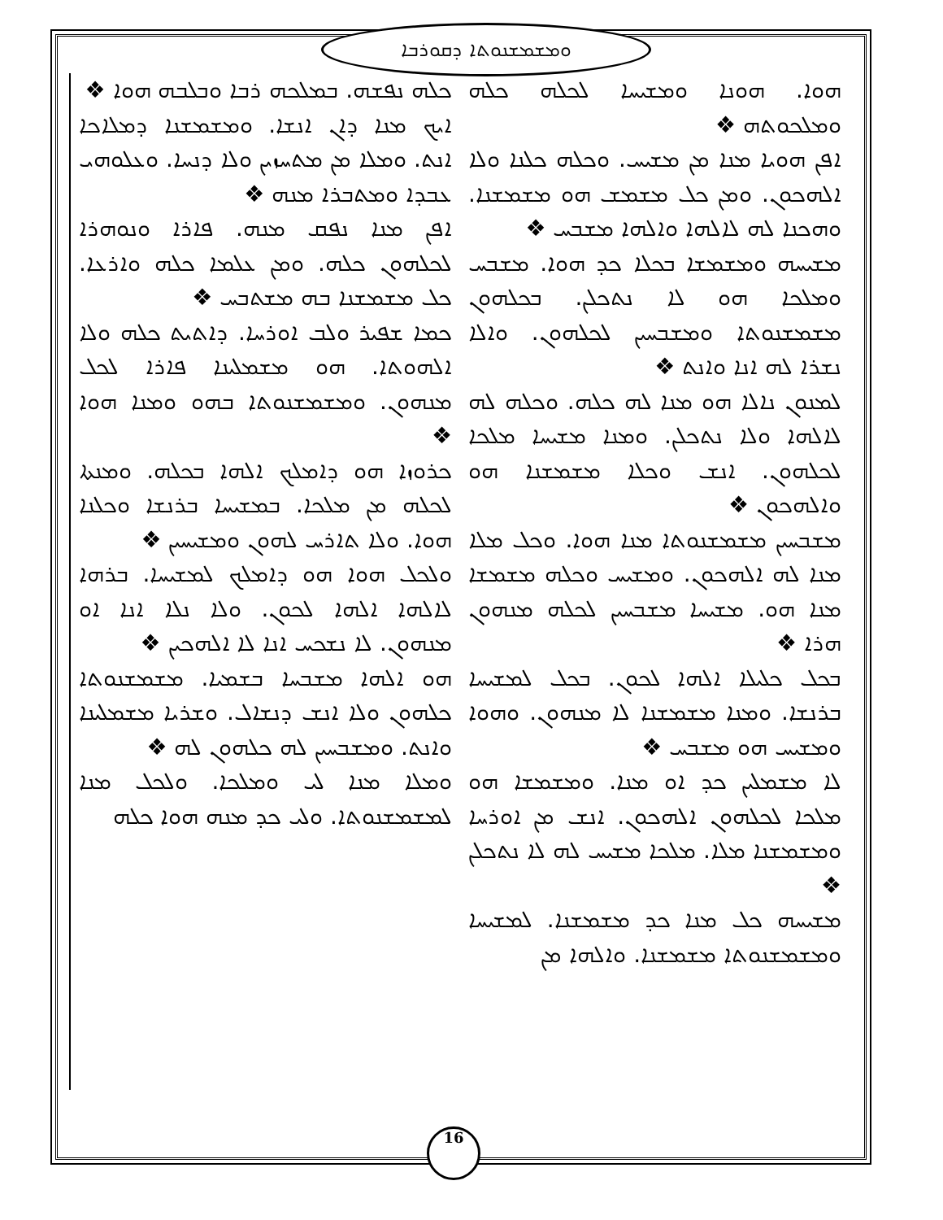ܘܡܫܡܫܢܘܬܐ ܕܩܘܪܒܐ
ܟܠܗ ܢܦܫܗ. ܒܡܠܟܗ ܪܒܐ ܘܒܠܒܗ ܗܘܐ ❖
ܐܝܟ ܡܢܐ ܕܐܢ ܐܢܫܐ. ܘܡܫܡܫܢܐ ܕܡܠܐܟܐ ܐܢܬ. ܘܡܠܐ ܡܢ ܡܬܚܙܝܢ ܘܠܐ ܕܢܚܐ. ܘܥܠܘܗܝ ܥܒܕܐ ܘܡܬܒܪܐ ܡܢܗ ❖
ܐܦܢ ܡܢܐ ܢܦܩ ܡܢܗ. ܦܐܪܐ ܘܢܘܗܪܐ ܠܟܠܗܘܢ ܟܠܗ. ܘܡܢ ܥܠܡܐ ܟܠܗ ܘܐܪܥܐ. ܟܠ ܡܫܡܫܢܐ ܒܗ ܡܫܬܒܚ ❖
ܟܡܐ ܫܦܝܪ ܘܠܒ ܐܘܪܚܐ. ܕܐܬܝܬ ܟܠܗ ܘܠܐ ܐܠܗܘܬܐ. ܗܘ ܡܫܡܠܝܢܐ ܦܐܪܐ ܠܟܠ ܡܢܗܘܢ. ܘܡܫܡܫܢܘܬܐ ܒܗܘ ܘܡܢܐ ܗܘܐ ❖
ܟܪܘܙܐ ܗܘ ܕܐܡܠܟ ܐܠܗܐ ܒܟܠܗ. ܘܡܢܬܐ ܠܟܠܗ ܡܢ ܡܠܟܐ. ܒܡܫܝܚܐ ܒܪܢܫܐ ܘܟܠܢܐ ܗܘܐ. ܘܠܐ ܬܐܪܚ ܠܗܘܢ ܘܡܫܝܚܝܢ ❖
ܘܠܟܠ ܗܘܐ ܗܘ ܕܐܡܠܟ ܠܡܫܝܚܐ. ܒܪܗܐ ܠܐܠܗܐ ܐܠܗܐ ܠܟܘܢ. ܘܠܐ ܢܠܐ ܐܢܐ ܐܘ ܡܢܗܘܢ. ܠܐ ܢܫܟܚ ܐܢܐ ܠܐ ܐܠܗܟܝܢ ❖
ܗܘ ܐܠܗܐ ܡܫܒܚܐ ܒܫܡܝܐ. ܡܫܡܫܢܘܬܐ ܟܠܗܘܢ ܘܠܐ ܐܢܫ ܕܢܫܐܠ. ܘܫܪܝܐ ܡܫܡܠܝܢܐ ܘܐܢܬ. ܘܡܫܒܚܝܢ ܠܗ ܟܠܗܘܢ ܠܗ ❖
ܘܡܠܐ ܡܢܐ ܠܝ ܘܡܠܟܐ. ܘܠܟܠ ܡܢܐ ܠܡܫܡܫܢܘܬܐ. ܘܠܝ ܟܕ ܡܢܗ ܗܘܐ ܟܠܗ
ܗܘܐ. ܗܘܢܐ ܘܡܫܝܚܐ ܠܟܠܗ ܟܠܗ ܘܡܠܟܘܬܗ ❖
ܐܦܢ ܗܘܝܐ ܡܢܐ ܡܢ ܡܫܝܚ. ܘܟܠܗ ܟܠܢܐ ܘܠܐ ܐܠܗܟܘܢ. ܘܡܢ ܟܠ ܡܫܡܫ ܗܘ ܡܫܡܫܢܐ. ܘܗܟܢܐ ܠܗ ܠܐܠܗܐ ܘܐܠܗܐ ܡܫܒܚ ❖
ܡܫܝܚܗ ܘܡܫܡܫܐ ܒܟܠܐ ܟܕ ܗܘܐ. ܡܫܒܚ ܘܡܠܟܐ ܗܘ ܠܐ ܢܬܟܠܢ. ܒܟܠܗܘܢ ܡܫܡܫܢܘܬܐ ܘܡܫܒܚܝܢ ܠܟܠܗܘܢ. ܘܐܠܐ ܢܫܪܐ ܠܗ ܐܢܐ ܘܐܢܬ ❖
ܠܡܢܘܢ ܢܐܠܐ ܗܘ ܡܢܐ ܠܗ ܟܠܗ. ܘܟܠܗ ܠܗ ܠܐܠܗܐ ܘܠܐ ܢܬܟܠܢ. ܘܡܢܐ ܡܫܝܚܐ ܡܠܟܐ ܠܟܠܗܘܢ. ܐܢܫ ܘܟܠܐ ܡܫܡܫܢܐ ܗܘ ܘܐܠܗܟܘܢ ❖
ܡܫܒܚܝܢ ܡܫܡܫܢܘܬܐ ܡܢܐ ܗܘܐ. ܘܟܠ ܡܠܐ ܡܢܐ ܠܗ ܐܠܗܟܘܢ. ܘܡܫܝܚ ܘܟܠܗ ܡܫܡܫܐ ܡܢܐ ܗܘ. ܡܫܝܚܐ ܡܫܒܚܝܢ ܠܟܠܗ ܡܢܗܘܢ ܗܪܐ ❖
ܒܟܠ ܟܠܝܠܐ ܐܠܗܐ ܠܟܘܢ. ܒܟܠ ܠܡܫܝܚܐ ܒܪܢܫܐ. ܘܡܢܐ ܡܫܡܫܢܐ ܠܐ ܡܢܗܘܢ. ܘܗܘܐ ܘܡܫܝܚ ܗܘ ܡܫܒܚ ❖
ܠܐ ܡܫܡܠܝܢ ܟܕ ܐܘ ܡܢܐ. ܘܡܫܡܫܐ ܗܘ ܡܠܟܐ ܠܟܠܗܘܢ ܐܠܗܟܘܢ. ܐܢܫ ܡܢ ܐܘܪܚܐ ܘܡܫܡܫܢܐ ܡܠܐ. ܡܠܟܐ ܡܫܝܚ ܠܗ ܠܐ ܢܬܟܠܢ ❖
ܡܫܝܚܗ ܟܠ ܡܢܐ ܟܕ ܡܫܡܫܢܐ. ܠܡܫܝܚܐ ܘܡܫܡܫܢܘܬܐ ܡܫܡܫܢܐ. ܘܐܠܗܐ ܡܢ
16